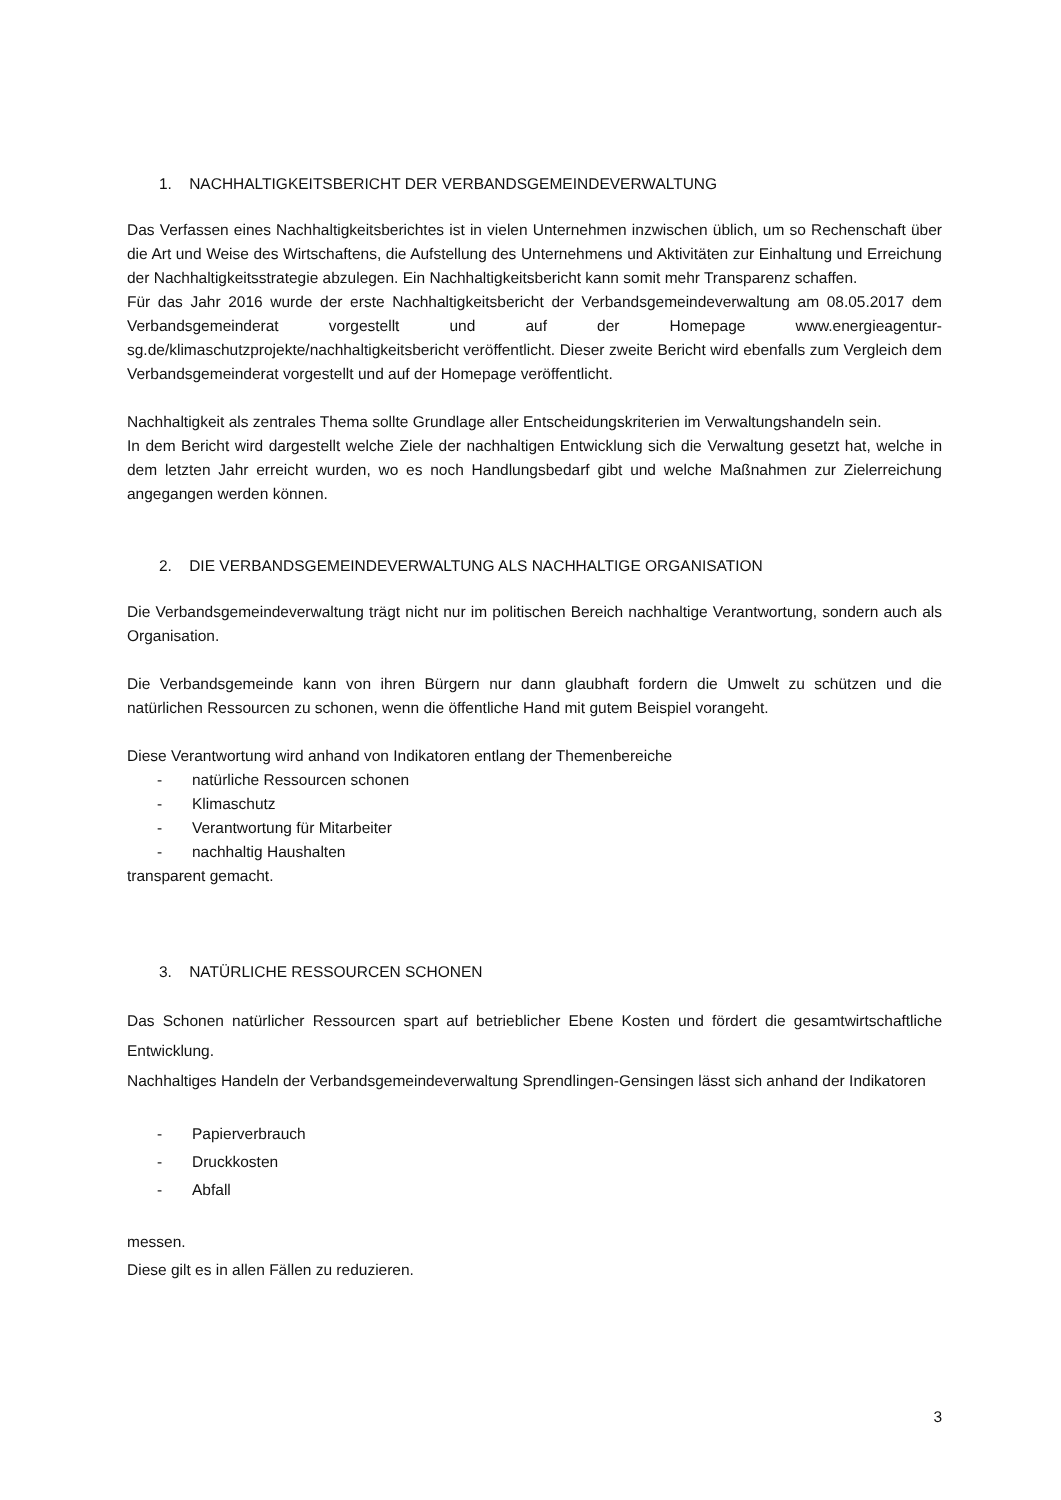1. NACHHALTIGKEITSBERICHT DER VERBANDSGEMEINDEVERWALTUNG
Das Verfassen eines Nachhaltigkeitsberichtes ist in vielen Unternehmen inzwischen üblich, um so Rechenschaft über die Art und Weise des Wirtschaftens, die Aufstellung des Unternehmens und Aktivitäten zur Einhaltung und Erreichung der Nachhaltigkeitsstrategie abzulegen. Ein Nachhaltigkeitsbericht kann somit mehr Transparenz schaffen.
Für das Jahr 2016 wurde der erste Nachhaltigkeitsbericht der Verbandsgemeindeverwaltung am 08.05.2017 dem Verbandsgemeinderat vorgestellt und auf der Homepage www.energieagentur-sg.de/klimaschutzprojekte/nachhaltigkeitsbericht veröffentlicht. Dieser zweite Bericht wird ebenfalls zum Vergleich dem Verbandsgemeinderat vorgestellt und auf der Homepage veröffentlicht.
Nachhaltigkeit als zentrales Thema sollte Grundlage aller Entscheidungskriterien im Verwaltungshandeln sein.
In dem Bericht wird dargestellt welche Ziele der nachhaltigen Entwicklung sich die Verwaltung gesetzt hat, welche in dem letzten Jahr erreicht wurden, wo es noch Handlungsbedarf gibt und welche Maßnahmen zur Zielerreichung angegangen werden können.
2. DIE VERBANDSGEMEINDEVERWALTUNG ALS NACHHALTIGE ORGANISATION
Die Verbandsgemeindeverwaltung trägt nicht nur im politischen Bereich nachhaltige Verantwortung, sondern auch als Organisation.
Die Verbandsgemeinde kann von ihren Bürgern nur dann glaubhaft fordern die Umwelt zu schützen und die natürlichen Ressourcen zu schonen, wenn die öffentliche Hand mit gutem Beispiel vorangeht.
Diese Verantwortung wird anhand von Indikatoren entlang der Themenbereiche
- natürliche Ressourcen schonen
- Klimaschutz
- Verantwortung für Mitarbeiter
- nachhaltig Haushalten
transparent gemacht.
3. NATÜRLICHE RESSOURCEN SCHONEN
Das Schonen natürlicher Ressourcen spart auf betrieblicher Ebene Kosten und fördert die gesamtwirtschaftliche Entwicklung.
Nachhaltiges Handeln der Verbandsgemeindeverwaltung Sprendlingen-Gensingen lässt sich anhand der Indikatoren
- Papierverbrauch
- Druckkosten
- Abfall
messen.
Diese gilt es in allen Fällen zu reduzieren.
3